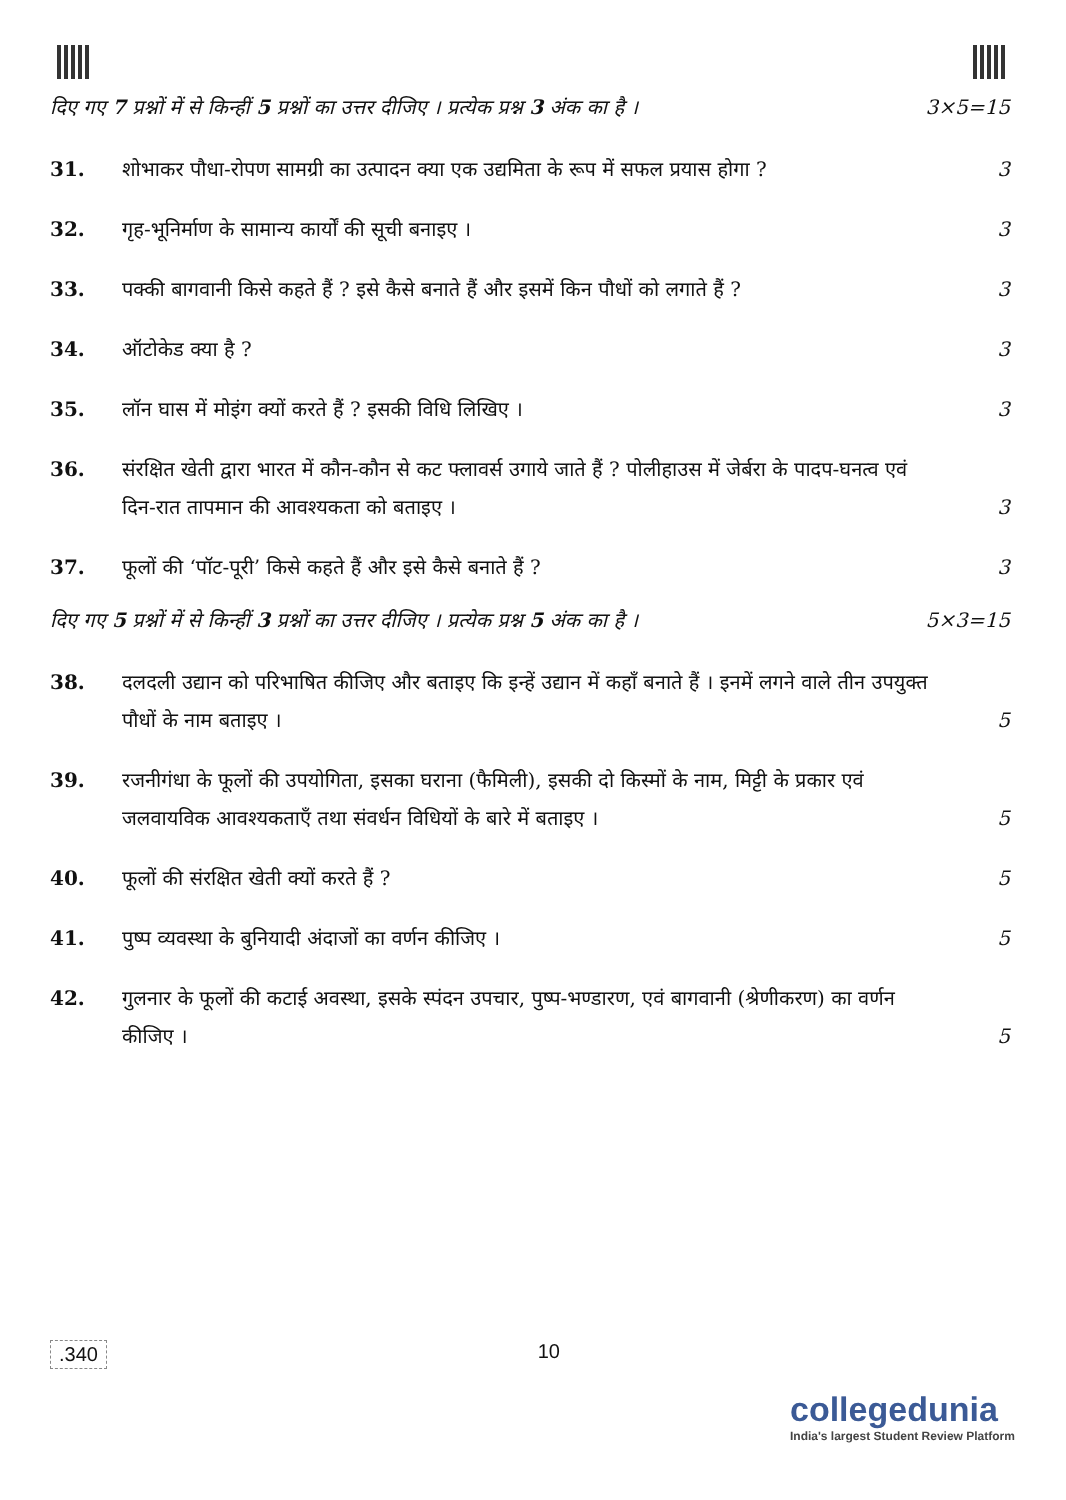दिए गए 7 प्रश्नों में से किन्हीं 5 प्रश्नों का उत्तर दीजिए । प्रत्येक प्रश्न 3 अंक का है । 3×5=15
31. शोभाकर पौधा-रोपण सामग्री का उत्पादन क्या एक उद्यमिता के रूप में सफल प्रयास होगा ?
3
32. गृह-भूनिर्माण के सामान्य कार्यों की सूची बनाइए ।
3
33. पक्की बागवानी किसे कहते हैं ? इसे कैसे बनाते हैं और इसमें किन पौधों को लगाते हैं ?
3
34. ऑटोकेड क्या है ? 3
35. लॉन घास में मोइंग क्यों करते हैं ? इसकी विधि लिखिए ।
3
36. संरक्षित खेती द्वारा भारत में कौन-कौन से कट फ्लावर्स उगाये जाते हैं ? पोलीहाउस में जेर्बरा के पादप-घनत्व एवं दिन-रात तापमान की आवश्यकता को बताइए ।
3
37. फूलों की ‘पॉट-पूरी’ किसे कहते हैं और इसे कैसे बनाते हैं ?
3
दिए गए 5 प्रश्नों में से किन्हीं 3 प्रश्नों का उत्तर दीजिए । प्रत्येक प्रश्न 5 अंक का है । 5×3=15
38. दलदली उद्यान को परिभाषित कीजिए और बताइए कि इन्हें उद्यान में कहाँ बनाते हैं । इनमें लगने वाले तीन उपयुक्त पौधों के नाम बताइए ।
5
39. रजनीगंधा के फूलों की उपयोगिता, इसका घराना (फैमिली), इसकी दो किस्मों के नाम, मिट्टी के प्रकार एवं जलवायविक आवश्यकताएँ तथा संवर्धन विधियों के बारे में बताइए ।
5
40. फूलों की संरक्षित खेती क्यों करते हैं ?
5
41. पुष्प व्यवस्था के बुनियादी अंदाजों का वर्णन कीजिए ।
5
42. गुलनार के फूलों की कटाई अवस्था, इसके स्पंदन उपचार, पुष्प-भण्डारण, एवं बागवानी (श्रेणीकरण) का वर्णन कीजिए ।
5
.340 10
collegedunia
India's largest Student Review Platform